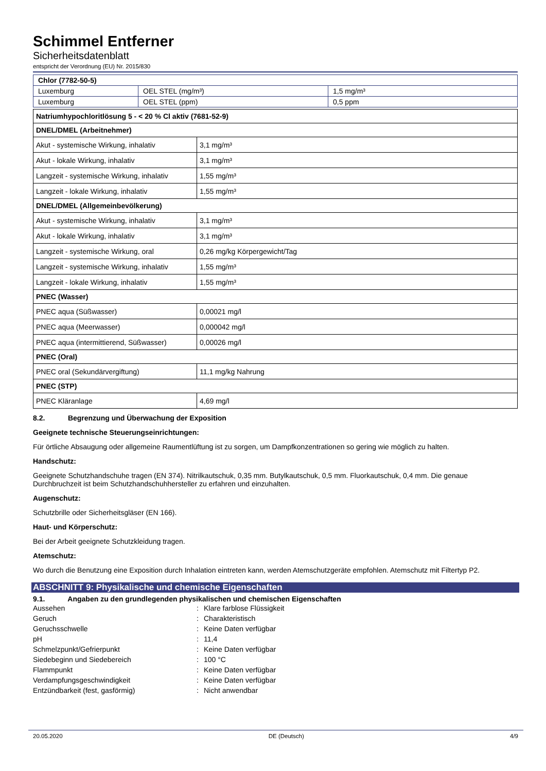Schimmel Entferner
Sicherheitsdatenblatt
entspricht der Verordnung (EU) Nr. 2015/830
| Chlor (7782-50-5) | | |
| Luxemburg | OEL STEL (mg/m³) | 1,5 mg/m³ |
| Luxemburg | OEL STEL (ppm) | 0,5 ppm |
| Natriumhypochloritlösung 5 - < 20 % Cl aktiv (7681-52-9) | |
| DNEL/DMEL (Arbeitnehmer) | |
| Akut - systemische Wirkung, inhalativ | 3,1 mg/m³ |
| Akut - lokale Wirkung, inhalativ | 3,1 mg/m³ |
| Langzeit - systemische Wirkung, inhalativ | 1,55 mg/m³ |
| Langzeit - lokale Wirkung, inhalativ | 1,55 mg/m³ |
| DNEL/DMEL (Allgemeinbevölkerung) | |
| Akut - systemische Wirkung, inhalativ | 3,1 mg/m³ |
| Akut - lokale Wirkung, inhalativ | 3,1 mg/m³ |
| Langzeit - systemische Wirkung, oral | 0,26 mg/kg Körpergewicht/Tag |
| Langzeit - systemische Wirkung, inhalativ | 1,55 mg/m³ |
| Langzeit - lokale Wirkung, inhalativ | 1,55 mg/m³ |
| PNEC (Wasser) | |
| PNEC aqua (Süßwasser) | 0,00021 mg/l |
| PNEC aqua (Meerwasser) | 0,000042 mg/l |
| PNEC aqua (intermittierend, Süßwasser) | 0,00026 mg/l |
| PNEC (Oral) | |
| PNEC oral (Sekundärvergiftung) | 11,1 mg/kg Nahrung |
| PNEC (STP) | |
| PNEC Kläranlage | 4,69 mg/l |
8.2. Begrenzung und Überwachung der Exposition
Geeignete technische Steuerungseinrichtungen:
Für örtliche Absaugung oder allgemeine Raumentlüftung ist zu sorgen, um Dampfkonzentrationen so gering wie möglich zu halten.
Handschutz:
Geeignete Schutzhandschuhe tragen (EN 374). Nitrilkautschuk, 0,35 mm. Butylkautschuk, 0,5 mm. Fluorkautschuk, 0,4 mm. Die genaue Durchbruchzeit ist beim Schutzhandschuhhersteller zu erfahren und einzuhalten.
Augenschutz:
Schutzbrille oder Sicherheitsgläser (EN 166).
Haut- und Körperschutz:
Bei der Arbeit geeignete Schutzkleidung tragen.
Atemschutz:
Wo durch die Benutzung eine Exposition durch Inhalation eintreten kann, werden Atemschutzgeräte empfohlen. Atemschutz mit Filtertyp P2.
ABSCHNITT 9: Physikalische und chemische Eigenschaften
9.1. Angaben zu den grundlegenden physikalischen und chemischen Eigenschaften
| Aussehen | : | Klare farblose Flüssigkeit |
| Geruch | : | Charakteristisch |
| Geruchsschwelle | : | Keine Daten verfügbar |
| pH | : | 11,4 |
| Schmelzpunkt/Gefrierpunkt | : | Keine Daten verfügbar |
| Siedebeginn und Siedebereich | : | 100 °C |
| Flammpunkt | : | Keine Daten verfügbar |
| Verdampfungsgeschwindigkeit | : | Keine Daten verfügbar |
| Entzündbarkeit (fest, gasförmig) | : | Nicht anwendbar |
20.05.2020 DE (Deutsch) 4/9